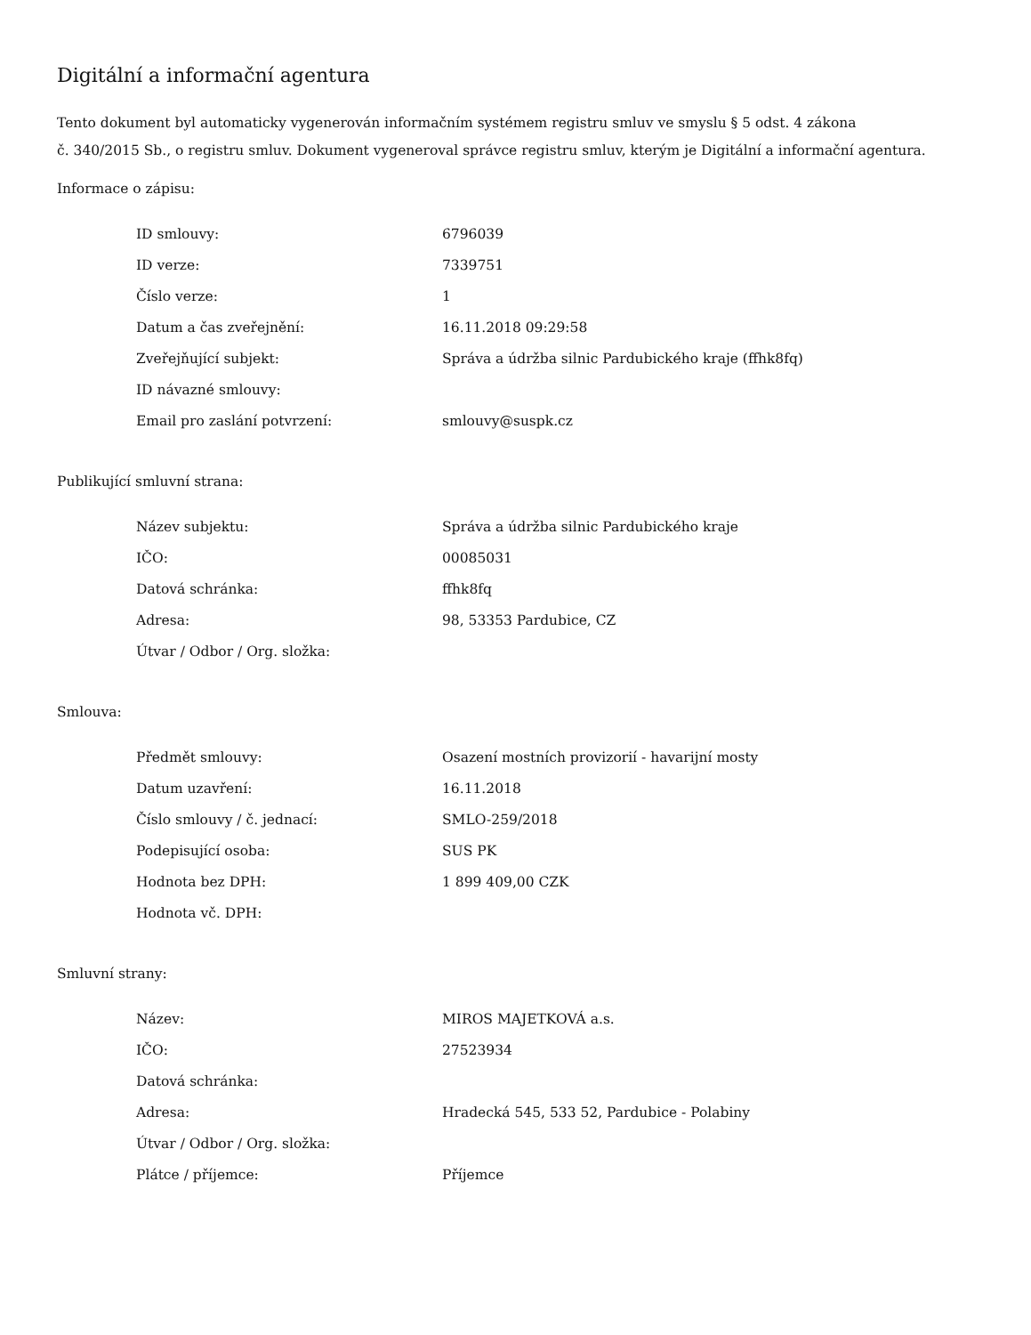Digitální a informační agentura
Tento dokument byl automaticky vygenerován informačním systémem registru smluv ve smyslu § 5 odst. 4 zákona
č. 340/2015 Sb., o registru smluv. Dokument vygeneroval správce registru smluv, kterým je Digitální a informační agentura.
Informace o zápisu:
| ID smlouvy: | 6796039 |
| ID verze: | 7339751 |
| Číslo verze: | 1 |
| Datum a čas zveřejnění: | 16.11.2018 09:29:58 |
| Zveřejňující subjekt: | Správa a údržba silnic Pardubického kraje (ffhk8fq) |
| ID návazné smlouvy: | |
| Email pro zaslání potvrzení: | smlouvy@suspk.cz |
Publikující smluvní strana:
| Název subjektu: | Správa a údržba silnic Pardubického kraje |
| IČO: | 00085031 |
| Datová schránka: | ffhk8fq |
| Adresa: | 98, 53353 Pardubice, CZ |
| Útvar / Odbor / Org. složka: | |
Smlouva:
| Předmět smlouvy: | Osazení mostních provizorií - havarijní mosty |
| Datum uzavření: | 16.11.2018 |
| Číslo smlouvy / č. jednací: | SMLO-259/2018 |
| Podepisující osoba: | SUS PK |
| Hodnota bez DPH: | 1 899 409,00 CZK |
| Hodnota vč. DPH: | |
Smluvní strany:
| Název: | MIROS MAJETKOVÁ a.s. |
| IČO: | 27523934 |
| Datová schránka: | |
| Adresa: | Hradecká 545, 533 52, Pardubice - Polabiny |
| Útvar / Odbor / Org. složka: | |
| Plátce / příjemce: | Příjemce |